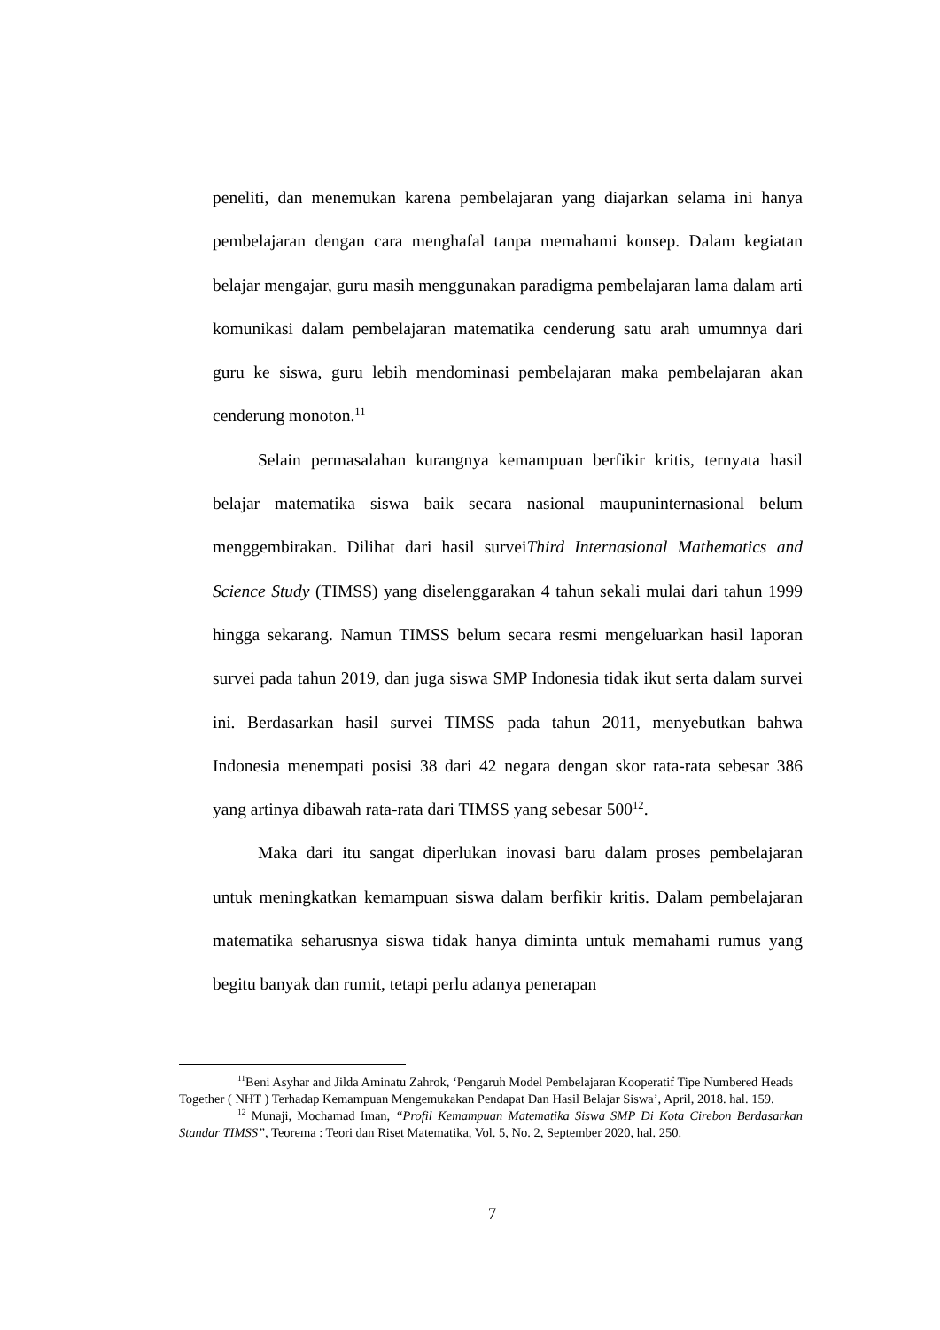peneliti, dan menemukan karena pembelajaran yang diajarkan selama ini hanya pembelajaran dengan cara menghafal tanpa memahami konsep. Dalam kegiatan belajar mengajar, guru masih menggunakan paradigma pembelajaran lama dalam arti komunikasi dalam pembelajaran matematika cenderung satu arah umumnya dari guru ke siswa, guru lebih mendominasi pembelajaran maka pembelajaran akan cenderung monoton.<sup>11</sup>
Selain permasalahan kurangnya kemampuan berfikir kritis, ternyata hasil belajar matematika siswa baik secara nasional maupuninternasional belum menggembirakan. Dilihat dari hasil surveiThird Internasional Mathematics and Science Study (TIMSS) yang diselenggarakan 4 tahun sekali mulai dari tahun 1999 hingga sekarang. Namun TIMSS belum secara resmi mengeluarkan hasil laporan survei pada tahun 2019, dan juga siswa SMP Indonesia tidak ikut serta dalam survei ini. Berdasarkan hasil survei TIMSS pada tahun 2011, menyebutkan bahwa Indonesia menempati posisi 38 dari 42 negara dengan skor rata-rata sebesar 386 yang artinya dibawah rata-rata dari TIMSS yang sebesar 500<sup>12</sup>.
Maka dari itu sangat diperlukan inovasi baru dalam proses pembelajaran untuk meningkatkan kemampuan siswa dalam berfikir kritis. Dalam pembelajaran matematika seharusnya siswa tidak hanya diminta untuk memahami rumus yang begitu banyak dan rumit, tetapi perlu adanya penerapan
<sup>11</sup> Beni Asyhar and Jilda Aminatu Zahrok, ‘Pengaruh Model Pembelajaran Kooperatif Tipe Numbered Heads Together ( NHT ) Terhadap Kemampuan Mengemukakan Pendapat Dan Hasil Belajar Siswa’, April, 2018. hal. 159.
<sup>12</sup> Munaji, Mochamad Iman, “Profil Kemampuan Matematika Siswa SMP Di Kota Cirebon Berdasarkan Standar TIMSS”, Teorema : Teori dan Riset Matematika, Vol. 5, No. 2, September 2020, hal. 250.
7